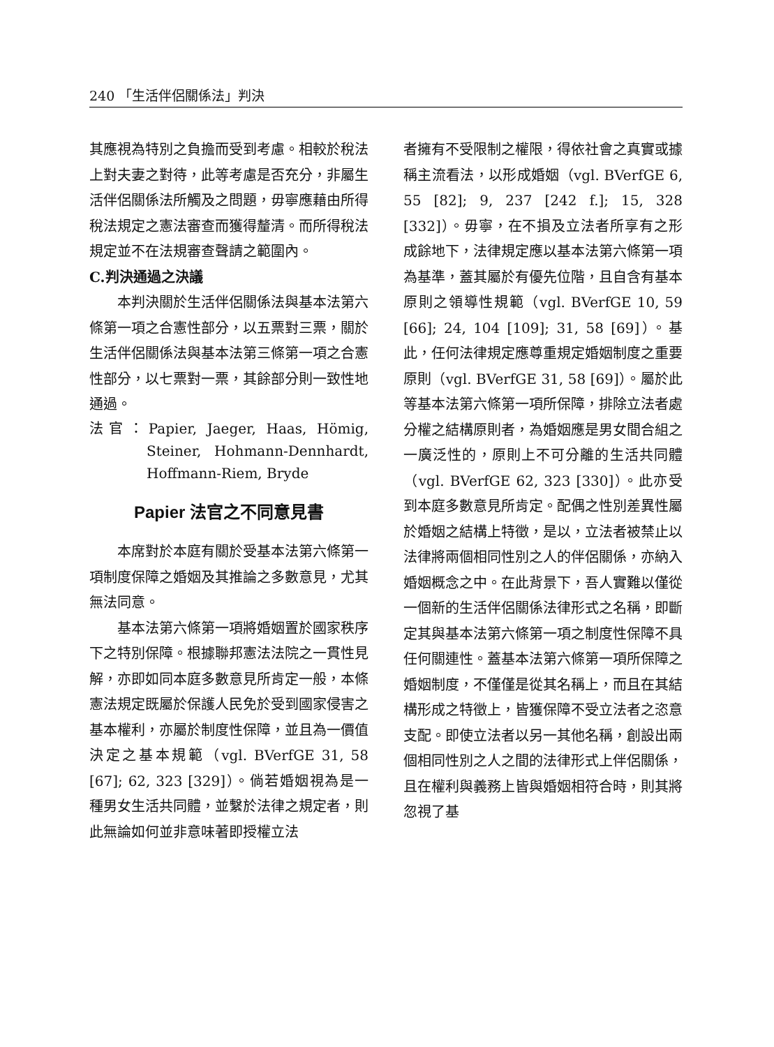240 「生活伴侶關係法」判決
其應視為特別之負擔而受到考慮。相較於稅法上對夫妻之對待，此等考慮是否充分，非屬生活伴侶關係法所觸及之問題，毋寧應藉由所得稅法規定之憲法審查而獲得釐清。而所得稅法規定並不在法規審查聲請之範圍內。
C.判決通過之決議
本判決關於生活伴侶關係法與基本法第六條第一項之合憲性部分，以五票對三票，關於生活伴侶關係法與基本法第三條第一項之合憲性部分，以七票對一票，其餘部分則一致性地通過。
法官：Papier, Jaeger, Haas, Hömig, Steiner, Hohmann-Dennhardt, Hoffmann-Riem, Bryde
Papier 法官之不同意見書
本席對於本庭有關於受基本法第六條第一項制度保障之婚姻及其推論之多數意見，尤其無法同意。
基本法第六條第一項將婚姻置於國家秩序下之特別保障。根據聯邦憲法法院之一貫性見解，亦即如同本庭多數意見所肯定一般，本條憲法規定既屬於保護人民免於受到國家侵害之基本權利，亦屬於制度性保障，並且為一價值決定之基本規範（vgl. BVerfGE 31, 58 [67]; 62, 323 [329]）。倘若婚姻視為是一種男女生活共同體，並繫於法律之規定者，則此無論如何並非意味著即授權立法
者擁有不受限制之權限，得依社會之真實或據稱主流看法，以形成婚姻（vgl. BVerfGE 6, 55 [82]; 9, 237 [242 f.]; 15, 328 [332]）。毋寧，在不損及立法者所享有之形成餘地下，法律規定應以基本法第六條第一項為基準，蓋其屬於有優先位階，且自含有基本原則之領導性規範（vgl. BVerfGE 10, 59 [66]; 24, 104 [109]; 31, 58 [69]）。基此，任何法律規定應尊重規定婚姻制度之重要原則（vgl. BVerfGE 31, 58 [69]）。屬於此等基本法第六條第一項所保障，排除立法者處分權之結構原則者，為婚姻應是男女間合組之一廣泛性的，原則上不可分離的生活共同體（vgl. BVerfGE 62, 323 [330]）。此亦受到本庭多數意見所肯定。配偶之性別差異性屬於婚姻之結構上特徵，是以，立法者被禁止以法律將兩個相同性別之人的伴侶關係，亦納入婚姻概念之中。在此背景下，吾人實難以僅從一個新的生活伴侶關係法律形式之名稱，即斷定其與基本法第六條第一項之制度性保障不具任何關連性。蓋基本法第六條第一項所保障之婚姻制度，不僅僅是從其名稱上，而且在其結構形成之特徵上，皆獲保障不受立法者之恣意支配。即使立法者以另一其他名稱，創設出兩個相同性別之人之間的法律形式上伴侶關係，且在權利與義務上皆與婚姻相符合時，則其將忽視了基